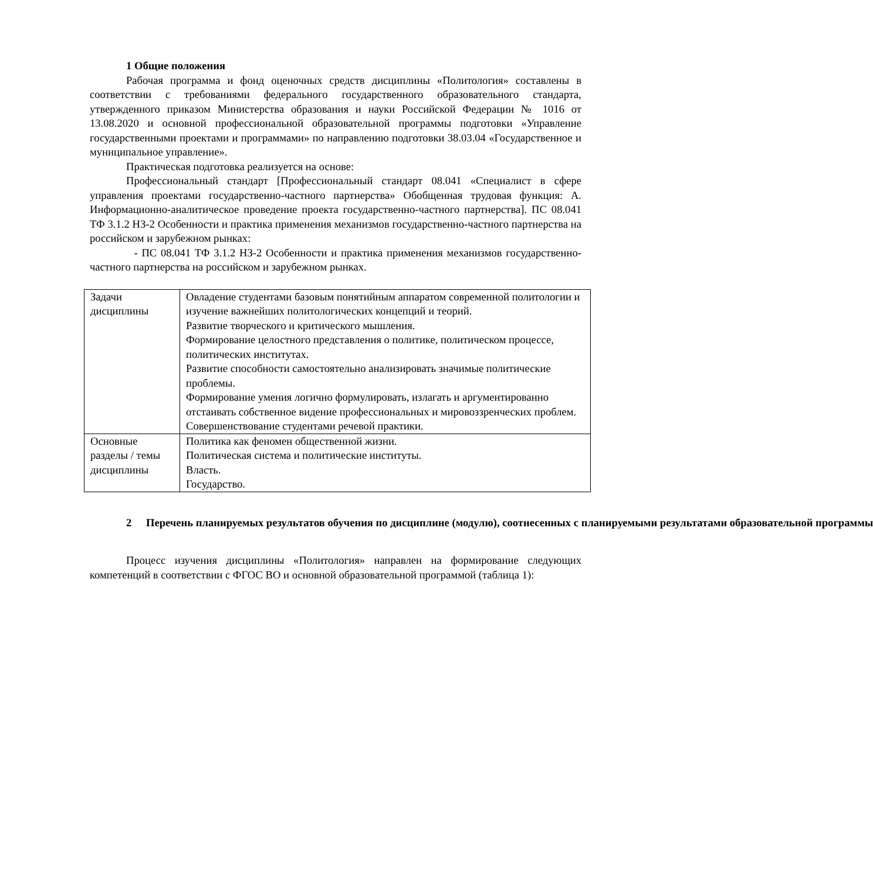1 Общие положения
Рабочая программа и фонд оценочных средств дисциплины «Политология» составлены в соответствии с требованиями федерального государственного образовательного стандарта, утвержденного приказом Министерства образования и науки Российской Федерации № 1016 от 13.08.2020 и основной профессиональной образовательной программы подготовки «Управление государственными проектами и программами» по направлению подготовки 38.03.04 «Государственное и муниципальное управление».
Практическая подготовка реализуется на основе:
Профессиональный стандарт [Профессиональный стандарт 08.041 «Специалист в сфере управления проектами государственно-частного партнерства» Обобщенная трудовая функция: А. Информационно-аналитическое проведение проекта государственно-частного партнерства]. ПС 08.041 ТФ 3.1.2 НЗ-2 Особенности и практика применения механизмов государственно-частного партнерства на российском и зарубежном рынках:
- ПС 08.041 ТФ 3.1.2 НЗ-2 Особенности и практика применения механизмов государственно-частного партнерства на российском и зарубежном рынках.
| Задачи дисциплины | Овладение студентами базовым понятийным аппаратом современной политологии и изучение важнейших политологических концепций и теорий. Развитие творческого и критического мышления. Формирование целостного представления о политике, политическом процессе, политических институтах. Развитие способности самостоятельно анализировать значимые политические проблемы. Формирование умения логично формулировать, излагать и аргументированно отстаивать собственное видение профессиональных и мировоззренческих проблем. Совершенствование студентами речевой практики. |
| Основные разделы / темы дисциплины | Политика как феномен общественной жизни. Политическая система и политические институты. Власть. Государство. |
2 Перечень планируемых результатов обучения по дисциплине (модулю), соотнесенных с планируемыми результатами образовательной программы
Процесс изучения дисциплины «Политология» направлен на формирование следующих компетенций в соответствии с ФГОС ВО и основной образовательной программой (таблица 1):